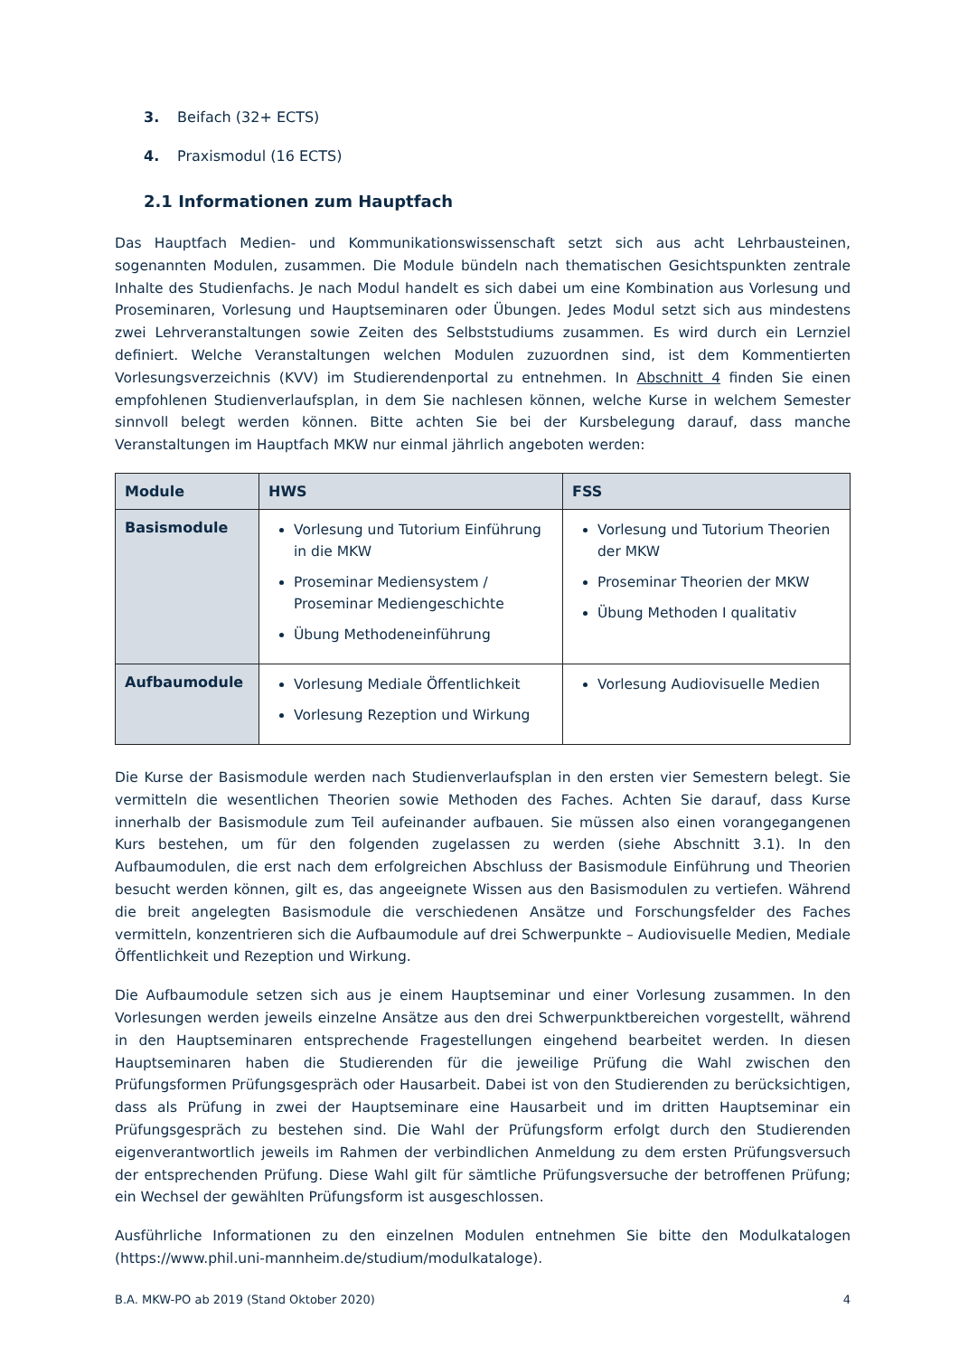3. Beifach (32+ ECTS)
4. Praxismodul (16 ECTS)
2.1 Informationen zum Hauptfach
Das Hauptfach Medien- und Kommunikationswissenschaft setzt sich aus acht Lehrbausteinen, sogenannten Modulen, zusammen. Die Module bündeln nach thematischen Gesichtspunkten zentrale Inhalte des Studienfachs. Je nach Modul handelt es sich dabei um eine Kombination aus Vorlesung und Proseminaren, Vorlesung und Hauptseminaren oder Übungen. Jedes Modul setzt sich aus mindestens zwei Lehrveranstaltungen sowie Zeiten des Selbststudiums zusammen. Es wird durch ein Lernziel definiert. Welche Veranstaltungen welchen Modulen zuzuordnen sind, ist dem Kommentierten Vorlesungsverzeichnis (KVV) im Studierendenportal zu entnehmen. In Abschnitt 4 finden Sie einen empfohlenen Studienverlaufsplan, in dem Sie nachlesen können, welche Kurse in welchem Semester sinnvoll belegt werden können. Bitte achten Sie bei der Kursbelegung darauf, dass manche Veranstaltungen im Hauptfach MKW nur einmal jährlich angeboten werden:
| Module | HWS | FSS |
| --- | --- | --- |
| Basismodule | Vorlesung und Tutorium Einführung in die MKW Proseminar Mediensystem / Proseminar Mediengeschichte Übung Methodeneinführung | Vorlesung und Tutorium Theorien der MKW Proseminar Theorien der MKW Übung Methoden I qualitativ |
| Aufbaumodule | Vorlesung Mediale Öffentlichkeit Vorlesung Rezeption und Wirkung | Vorlesung Audiovisuelle Medien |
Die Kurse der Basismodule werden nach Studienverlaufsplan in den ersten vier Semestern belegt. Sie vermitteln die wesentlichen Theorien sowie Methoden des Faches. Achten Sie darauf, dass Kurse innerhalb der Basismodule zum Teil aufeinander aufbauen. Sie müssen also einen vorangegangenen Kurs bestehen, um für den folgenden zugelassen zu werden (siehe Abschnitt 3.1). In den Aufbaumodulen, die erst nach dem erfolgreichen Abschluss der Basismodule Einführung und Theorien besucht werden können, gilt es, das angeeignete Wissen aus den Basismodulen zu vertiefen. Während die breit angelegten Basismodule die verschiedenen Ansätze und Forschungsfelder des Faches vermitteln, konzentrieren sich die Aufbaumodule auf drei Schwerpunkte – Audiovisuelle Medien, Mediale Öffentlichkeit und Rezeption und Wirkung.
Die Aufbaumodule setzen sich aus je einem Hauptseminar und einer Vorlesung zusammen. In den Vorlesungen werden jeweils einzelne Ansätze aus den drei Schwerpunktbereichen vorgestellt, während in den Hauptseminaren entsprechende Fragestellungen eingehend bearbeitet werden. In diesen Hauptseminaren haben die Studierenden für die jeweilige Prüfung die Wahl zwischen den Prüfungsformen Prüfungsgespräch oder Hausarbeit. Dabei ist von den Studierenden zu berücksichtigen, dass als Prüfung in zwei der Hauptseminare eine Hausarbeit und im dritten Hauptseminar ein Prüfungsgespräch zu bestehen sind. Die Wahl der Prüfungsform erfolgt durch den Studierenden eigenverantwortlich jeweils im Rahmen der verbindlichen Anmeldung zu dem ersten Prüfungsversuch der entsprechenden Prüfung. Diese Wahl gilt für sämtliche Prüfungsversuche der betroffenen Prüfung; ein Wechsel der gewählten Prüfungsform ist ausgeschlossen.
Ausführliche Informationen zu den einzelnen Modulen entnehmen Sie bitte den Modulkatalogen (https://www.phil.uni-mannheim.de/studium/modulkataloge).
B.A. MKW-PO ab 2019 (Stand Oktober 2020) 4